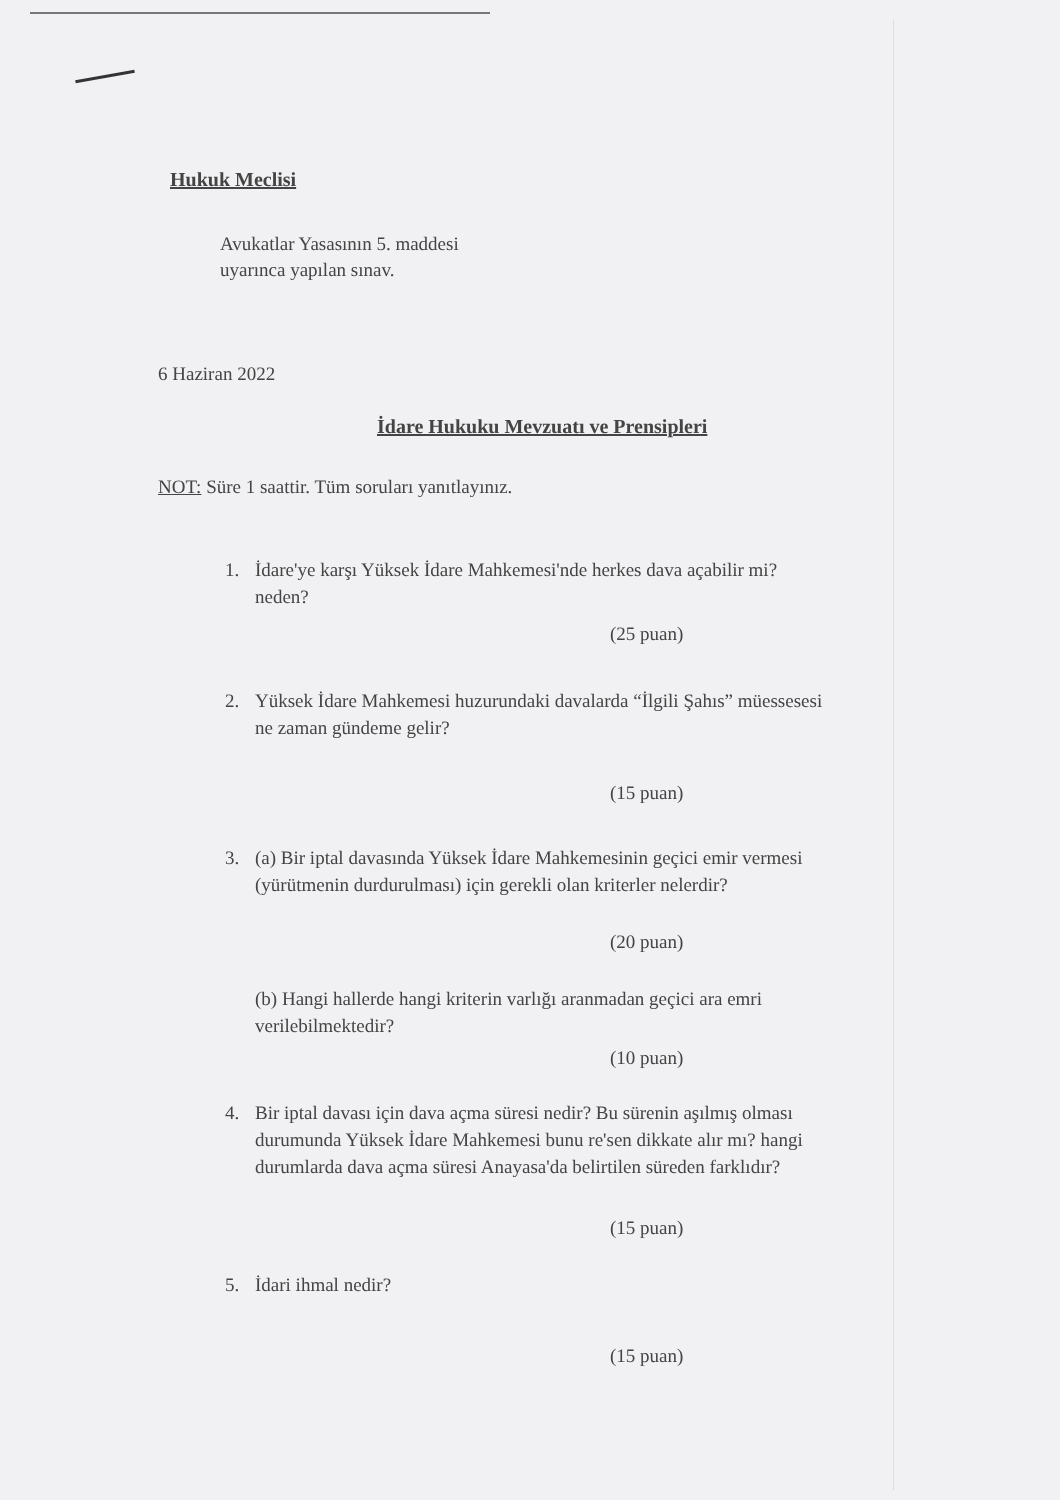Hukuk Meclisi
Avukatlar Yasasının 5. maddesi
uyarınca yapılan sınav.
6 Haziran 2022
İdare Hukuku Mevzuatı ve Prensipleri
NOT: Süre 1 saattir. Tüm soruları yanıtlayınız.
1. İdare'ye karşı Yüksek İdare Mahkemesi'nde herkes dava açabilir mi?
neden?
(25 puan)
2. Yüksek İdare Mahkemesi huzurundaki davalarda “İlgili Şahıs” müessesesi
ne zaman gündeme gelir?
(15 puan)
3. (a) Bir iptal davasında Yüksek İdare Mahkemesinin geçici emir vermesi
(yürütmenin durdurulması) için gerekli olan kriterler nelerdir?
(20 puan)
(b) Hangi hallerde hangi kriterin varlığı aranmadan geçici ara emri
verilebilmektedir?
(10 puan)
4. Bir iptal davası için dava açma süresi nedir? Bu sürenin aşılmış olması
durumunda Yüksek İdare Mahkemesi bunu re'sen dikkate alır mı? hangi
durumlarda dava açma süresi Anayasa'da belirtilen süreden farklıdır?
(15 puan)
5. İdari ihmal nedir?
(15 puan)